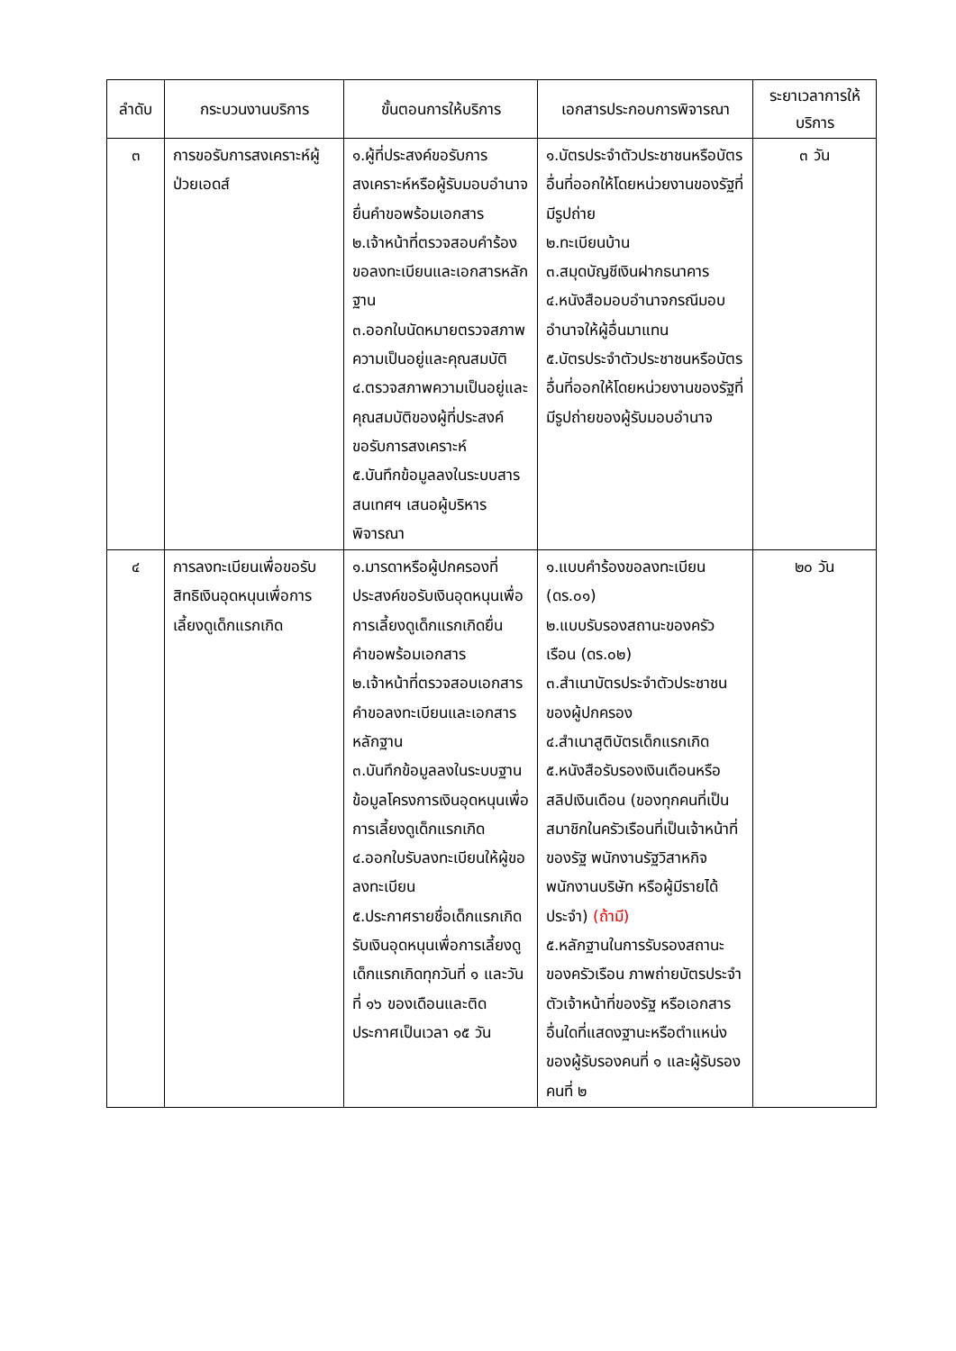| ลำดับ | กระบวนงานบริการ | ขั้นตอนการให้บริการ | เอกสารประกอบการพิจารณา | ระยาเวลาการให้บริการ |
| --- | --- | --- | --- | --- |
| ๓ | การขอรับการสงเคราะห์ผู้ป่วยเอดส์ | ๑.ผู้ที่ประสงค์ขอรับการสงเคราะห์หรือผู้รับมอบอำนาจยื่นคำขอพร้อมเอกสาร ๒.เจ้าหน้าที่ตรวจสอบคำร้องขอลงทะเบียนและเอกสารหลักฐาน ๓.ออกใบนัดหมายตรวจสภาพความเป็นอยู่และคุณสมบัติ ๔.ตรวจสภาพความเป็นอยู่และคุณสมบัติของผู้ที่ประสงค์ขอรับการสงเคราะห์ ๕.บันทึกข้อมูลลงในระบบสารสนเทศฯ เสนอผู้บริหารพิจารณา | ๑.บัตรประจำตัวประชาชนหรือบัตรอื่นที่ออกให้โดยหน่วยงานของรัฐที่มีรูปถ่าย ๒.ทะเบียนบ้าน ๓.สมุดบัญชีเงินฝากธนาคาร ๔.หนังสือมอบอำนาจกรณีมอบอำนาจให้ผู้อื่นมาแทน ๕.บัตรประจำตัวประชาชนหรือบัตรอื่นที่ออกให้โดยหน่วยงานของรัฐที่มีรูปถ่ายของผู้รับมอบอำนาจ | ๓ วัน |
| ๔ | การลงทะเบียนเพื่อขอรับสิทธิเงินอุดหนุนเพื่อการเลี้ยงดูเด็กแรกเกิด | ๑.มารดาหรือผู้ปกครองที่ประสงค์ขอรับเงินอุดหนุนเพื่อการเลี้ยงดูเด็กแรกเกิดยื่นคำขอพร้อมเอกสาร ๒.เจ้าหน้าที่ตรวจสอบเอกสารคำขอลงทะเบียนและเอกสารหลักฐาน ๓.บันทึกข้อมูลลงในระบบฐานข้อมูลโครงการเงินอุดหนุนเพื่อการเลี้ยงดูเด็กแรกเกิด ๔.ออกใบรับลงทะเบียนให้ผู้ขอลงทะเบียน ๕.ประกาศรายชื่อเด็กแรกเกิดรับเงินอุดหนุนเพื่อการเลี้ยงดูเด็กแรกเกิดทุกวันที่ ๑ และวันที่ ๑๖ ของเดือนและติดประกาศเป็นเวลา ๑๕ วัน | ๑.แบบคำร้องขอลงทะเบียน (ดร.๐๑) ๒.แบบรับรองสถานะของครัวเรือน (ดร.๐๒) ๓.สำเนาบัตรประจำตัวประชาชนของผู้ปกครอง ๔.สำเนาสูติบัตรเด็กแรกเกิด ๕.หนังสือรับรองเงินเดือนหรือสลิปเงินเดือน (ของทุกคนที่เป็นสมาชิกในครัวเรือนที่เป็นเจ้าหน้าที่ของรัฐ พนักงานรัฐวิสาหกิจ พนักงานบริษัท หรือผู้มีรายได้ประจำ) (ถ้ามี) ๕.หลักฐานในการรับรองสถานะของครัวเรือน ภาพถ่ายบัตรประจำตัวเจ้าหน้าที่ของรัฐ หรือเอกสารอื่นใดที่แสดงฐานะหรือตำแหน่งของผู้รับรองคนที่ ๑ และผู้รับรองคนที่ ๒ | ๒๐ วัน |